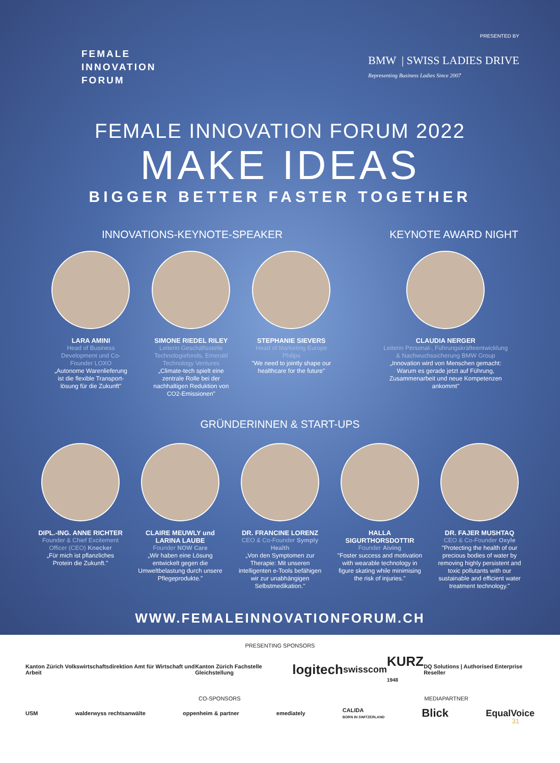FEMALE
INNOVATION
FORUM
PRESENTED BY
BMW | SWISS LADIES DRIVE
Representing Business Ladies Since 2007
FEMALE INNOVATION FORUM 2022
MAKE IDEAS
BIGGER BETTER FASTER TOGETHER
INNOVATIONS-KEYNOTE-SPEAKER KEYNOTE AWARD NIGHT
LARA AMINI
Head of Business Development und Co-Founder LOXO
„Autonome Warenlieferung ist die flexible Transport-lösung für die Zukunft"
SIMONE RIEDEL RILEY
Leiterin Geschäftsstelle Technologiefonds, Emerald Technology Ventures
„Climate-tech spielt eine zentrale Rolle bei der nachhaltigen Reduktion von CO2-Emissionen"
STEPHANIE SIEVERS
Head of Marketing Europe Philips
"We need to jointly shape our healthcare for the future"
CLAUDIA NERGER
Leiterin Personal-, Führungskräfteentwicklung & Nachwuchssicherung BMW Group
„Innovation wird von Menschen gemacht: Warum es gerade jetzt auf Führung, Zusammenarbeit und neue Kompetenzen ankommt"
GRÜNDERINNEN & START-UPS
DIPL.-ING. ANNE RICHTER
Founder & Chief Excitement Officer (CEO) Knecker
„Für mich ist pflanzliches Protein die Zukunft."
CLAIRE MEUWLY und LARINA LAUBE
Founder NOW Care
„Wir haben eine Lösung entwickelt gegen die Umweltbelastung durch unsere Pflegeprodukte."
DR. FRANCINE LORENZ
CEO & Co-Founder Symply Health
„Von den Symptomen zur Therapie: Mit unseren intelligenten e-Tools befähigen wir zur unabhängigen Selbstmedikation."
HALLA SIGURTHORSDOTTIR
Founder Aiving
"Foster success and motivation with wearable technology in figure skating while minimising the risk of injuries."
DR. FAJER MUSHTAQ
CEO & Co-Founder Oxyle
"Protecting the health of our precious bodies of water by removing highly persistent and toxic pollutants with our sustainable and efficient water treatment technology."
WWW.FEMALEINNOVATIONFORUM.CH
PRESENTING SPONSORS
Kanton Zürich Volkswirtschaftsdirektion Amt für Wirtschaft und Arbeit Kanton Zürich Fachstelle Gleichstellung logitech swisscom KURZ
1948 DQ Solutions | Authorised Enterprise Reseller
CO-SPONSORS MEDIAPARTNER
USM walderwyss rechtsanwälte oppenheim & partner emediately CALIDA
BORN IN SWITZERLAND Blick EqualVoice
31